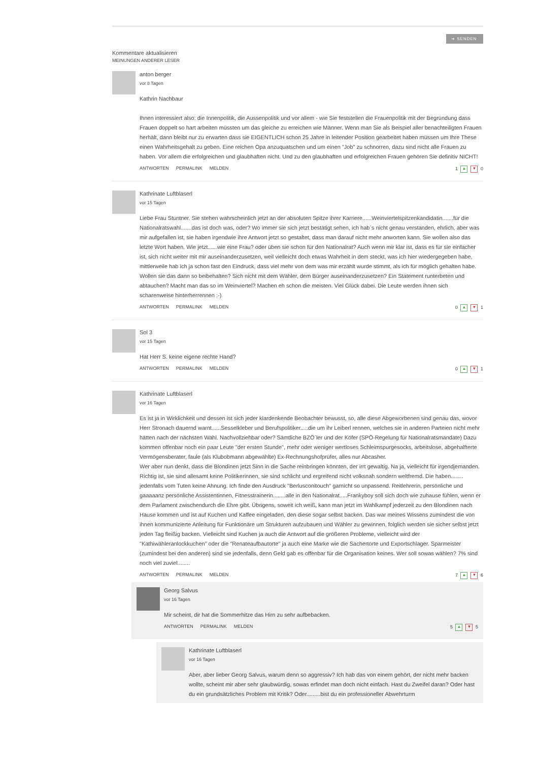➜ SENDEN
Kommentare aktualisieren
MEINUNGEN ANDERER LESER
anton berger
vor 8 Tagen
Kathrin Nachbaur
Ihnen interessiert also: die Innenpolitik, die Aussenpolitik und vor allem - wie Sie feststellen die Frauenpolitik mit der Begründung dass Frauen doppelt so hart arbeiten müssten um das gleiche zu erreichen wie Männer. Wenn man Sie als Beispiel aller benachteiligten Frauen herhält, dann bleibt nur zu erwarten dass sie EIGENTLICH schon 25 Jahre in leitender Position gearbeitet haben müssen um Ihre These einen Wahrheitsgehalt zu geben. Eine reichen Opa anzuquatschen und um einen "Job" zu schnorren, dazu sind nicht alle Frauen zu haben. Vor allem die erfolgreichen und glaubhaften nicht. Und zu den glaubhaften und erfolgreichen Frauen gehören Sie definitiv NICHT!
ANTWORTEN PERMALINK MELDEN 1 ▲ ▼ 0
Kathrinate Luftblaserl
vor 15 Tagen
Liebe Frau Stuntner. Sie stehen wahrscheinlich jetzt an der absoluten Spitze ihrer Karriere......Weinviertelspitzenkandidatin.......für die Nationalratswahl.......das ist doch was, oder? Wo immer sie sich jetzt bestätigt sehen, ich hab´s nicht genau verstanden, ehrlich, aber was mir aufgefallen ist, sie haben irgendwie ihre Antwort jetzt so gestaltet, dass man darauf nicht mehr anworten kann. Sie wollen also das letzte Wort haben. Wie jetzt......wie eine Frau? oder üben sie schon für den Nationalrat? Auch wenn mir klar ist, dass es für sie einfacher ist, sich nicht weiter mit mir auseinanderzusetzen, weil vielleicht doch etwas Wahrheit in dem steckt, was ich hier wiedergegeben habe, mittlerweile hab ich ja schon fast den Eindruck, dass viel mehr von dem was mir erzählt wurde stimmt, als ich für möglich gehalten habe. Wollen sie das dann so beibehalten? Sich nicht mit dem Wähler, dem Bürger auseinanderzusetzen? Ein Statement runterbeten und abtauchen? Macht man das so im Weinviertel? Machen eh schon die meisten. Viel Glück dabei. Die Leute werden ihnen sich scharenweise hinterherrennen :-)
ANTWORTEN PERMALINK MELDEN 0 ▲ ▼ 1
Sol 3
vor 15 Tagen
Hat Herr S. keine eigene rechte Hand?
ANTWORTEN PERMALINK MELDEN 0 ▲ ▼ 1
Kathrinate Luftblaserl
vor 16 Tagen
Es ist ja in Wirklichkeit und dessen ist sich jeder klardenkende Beobachter bewusst, so, alle diese Abgeworbenen sind genau das, wovor Herr Stronach dauernd warnt......Sesselkleber und Berufspolitiker.....die um ihr Leiberl rennen, welches sie in anderen Parteien nicht mehr hätten nach der nächsten Wahl. Nachvollziehbar oder? Sämtliche BZÖ´ler und der Köfer (SPÖ-Regelung für Nationalratsmandate) Dazu kommen offenbar noch ein paar Leute "der ersten Stunde", mehr oder weniger wertloses Schleimspurgesocks, arbeitslose, abgehalfterte Vermögensberater, faule (als Klubobmann abgewählte) Ex-Rechnungshofprüfer, alles nur Abcasher.
Wer aber nun denkt, dass die Blondinen jetzt Sinn in die Sache reinbringen könnten, der irrt gewaltig. Na ja, vielleicht für irgendjemanden. Richtig ist, sie sind allesamt keine Politikerinnen, sie sind schlicht und ergreifend nicht volksnah sondern weltfremd. Die haben........ jedenfalls vom Tuten keine Ahnung. Ich finde den Ausdruck "Berlusconitouch" garnicht so unpassend. Reitlehrerin, persönliche und gaaaaanz persönliche Assistentinnen, Fitnesstrainerin........alle in den Nationalrat.....Frankyboy soll sich doch wie zuhause fühlen, wenn er dem Parlament zwischendurch die Ehre gibt. Übrigens, soweit ich weiß, kann man jetzt im Wahlkampf jederzeit zu den Blondinen nach Hause kommen und ist auf Kuchen und Kaffee eingeladen, den diese sogar selbst backen. Das war meines Wissens zumindest die von ihnen kommunizierte Anleitung für Funktionäre um Strukturen aufzubauen und Wähler zu gewinnen, folglich werden sie sicher selbst jetzt jeden Tag fleißig backen. Vielleicht sind Kuchen ja auch die Antwort auf die größeren Probleme, vielleicht wird der "Kathiwähleranlockkuchen" oder die "Renateaufbautorte" ja auch eine Marke wie die Sachertorte und Exportschlager. Sparmeister (zumindest bei den anderen) sind sie jedenfalls, denn Geld gab es offenbar für die Organisation keines. Wer soll sowas wählen? 7% sind noch viel zuviel........
ANTWORTEN PERMALINK MELDEN 7 ▲ ▼ 6
Georg Salvus
vor 16 Tagen
Mir scheint, dir hat die Sommerhitze das Hirn zu sehr aufbebacken.
ANTWORTEN PERMALINK MELDEN 5 ▲ ▼ 5
Kathrinate Luftblaserl
vor 16 Tagen
Aber, aber lieber Georg Salvus, warum denn so aggressiv? Ich hab das von einem gehört, der nicht mehr backen wollte, scheint mir aber sehr glaubwürdig, sowas erfindet man doch nicht einfach. Hast du Zweifel daran? Oder hast du ein grundsätzliches Problem mit Kritik? Oder.........bist du ein professioneller Abwehrturm